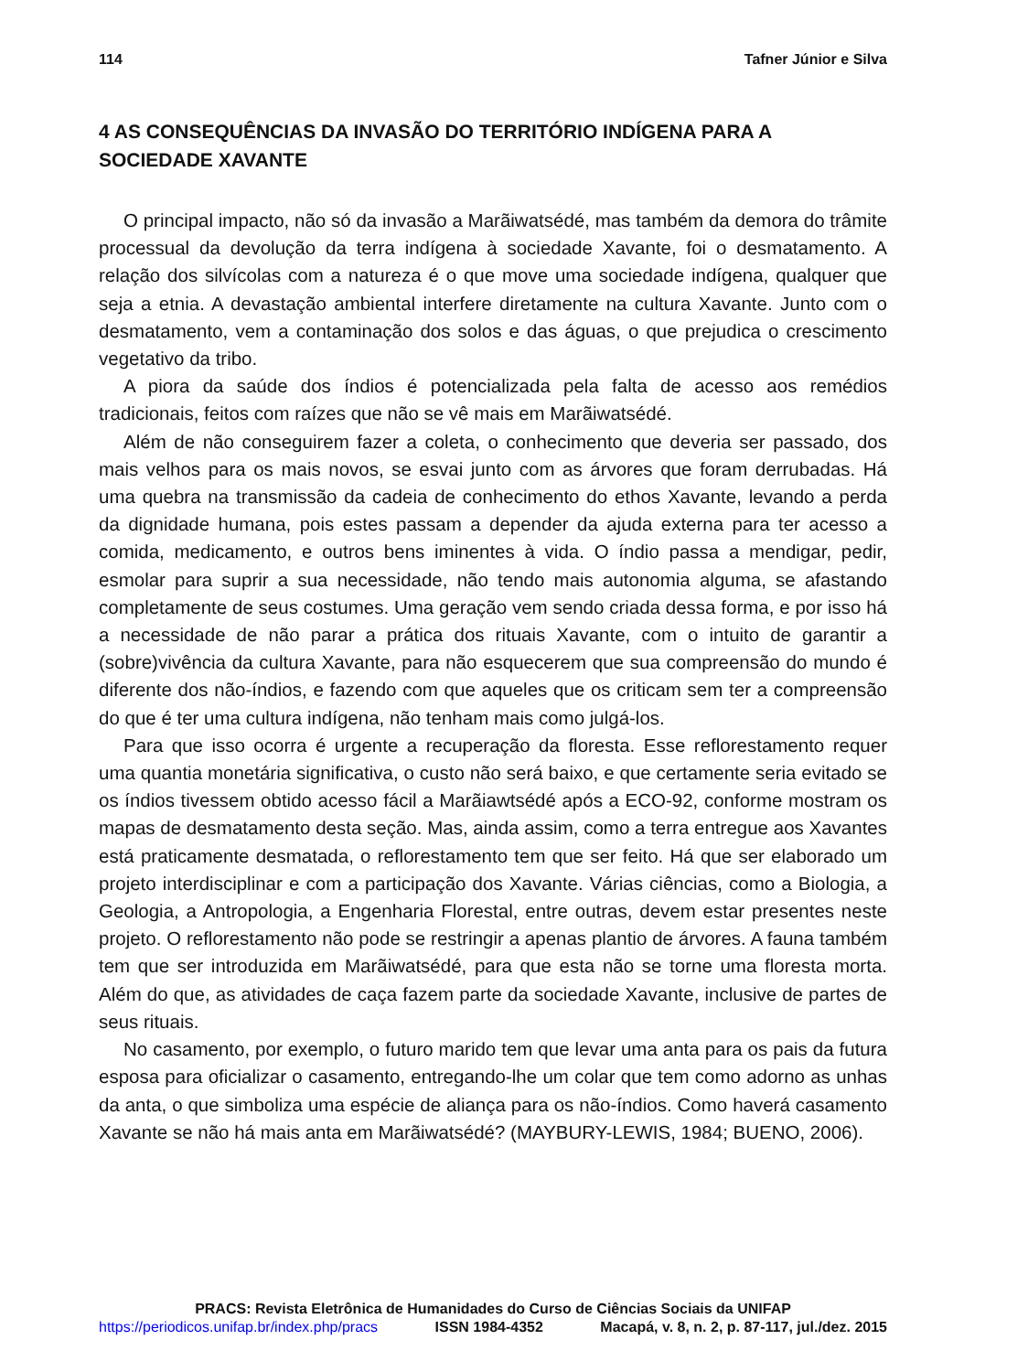114 Tafner Júnior e Silva
4 AS CONSEQUÊNCIAS DA INVASÃO DO TERRITÓRIO INDÍGENA PARA A SOCIEDADE XAVANTE
O principal impacto, não só da invasão a Marãiwatsédé, mas também da demora do trâmite processual da devolução da terra indígena à sociedade Xavante, foi o desmatamento. A relação dos silvícolas com a natureza é o que move uma sociedade indígena, qualquer que seja a etnia. A devastação ambiental interfere diretamente na cultura Xavante. Junto com o desmatamento, vem a contaminação dos solos e das águas, o que prejudica o crescimento vegetativo da tribo.
A piora da saúde dos índios é potencializada pela falta de acesso aos remédios tradicionais, feitos com raízes que não se vê mais em Marãiwatsédé.
Além de não conseguirem fazer a coleta, o conhecimento que deveria ser passado, dos mais velhos para os mais novos, se esvai junto com as árvores que foram derrubadas. Há uma quebra na transmissão da cadeia de conhecimento do ethos Xavante, levando a perda da dignidade humana, pois estes passam a depender da ajuda externa para ter acesso a comida, medicamento, e outros bens iminentes à vida. O índio passa a mendigar, pedir, esmolar para suprir a sua necessidade, não tendo mais autonomia alguma, se afastando completamente de seus costumes. Uma geração vem sendo criada dessa forma, e por isso há a necessidade de não parar a prática dos rituais Xavante, com o intuito de garantir a (sobre)vivência da cultura Xavante, para não esquecerem que sua compreensão do mundo é diferente dos não-índios, e fazendo com que aqueles que os criticam sem ter a compreensão do que é ter uma cultura indígena, não tenham mais como julgá-los.
Para que isso ocorra é urgente a recuperação da floresta. Esse reflorestamento requer uma quantia monetária significativa, o custo não será baixo, e que certamente seria evitado se os índios tivessem obtido acesso fácil a Marãiawtsédé após a ECO-92, conforme mostram os mapas de desmatamento desta seção. Mas, ainda assim, como a terra entregue aos Xavantes está praticamente desmatada, o reflorestamento tem que ser feito. Há que ser elaborado um projeto interdisciplinar e com a participação dos Xavante. Várias ciências, como a Biologia, a Geologia, a Antropologia, a Engenharia Florestal, entre outras, devem estar presentes neste projeto. O reflorestamento não pode se restringir a apenas plantio de árvores. A fauna também tem que ser introduzida em Marãiwatsédé, para que esta não se torne uma floresta morta. Além do que, as atividades de caça fazem parte da sociedade Xavante, inclusive de partes de seus rituais.
No casamento, por exemplo, o futuro marido tem que levar uma anta para os pais da futura esposa para oficializar o casamento, entregando-lhe um colar que tem como adorno as unhas da anta, o que simboliza uma espécie de aliança para os não-índios. Como haverá casamento Xavante se não há mais anta em Marãiwatsédé? (MAYBURY-LEWIS, 1984; BUENO, 2006).
PRACS: Revista Eletrônica de Humanidades do Curso de Ciências Sociais da UNIFAP
https://periodicos.unifap.br/index.php/pracs ISSN 1984-4352 Macapá, v. 8, n. 2, p. 87-117, jul./dez. 2015